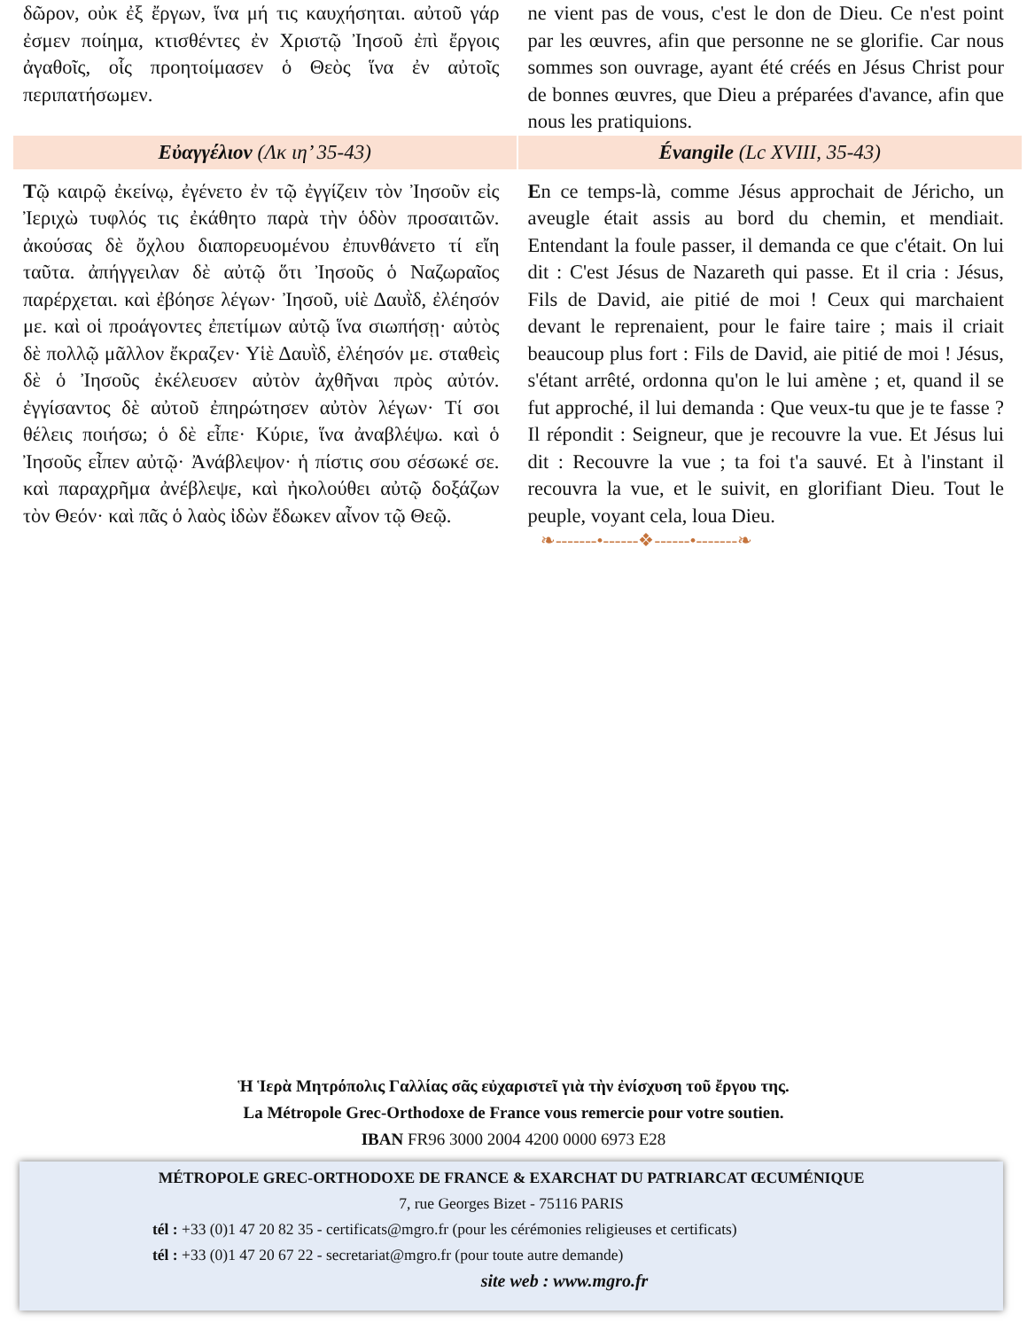| δῶρον, οὐκ ἐξ ἔργων, ἵνα μή τις καυχήσηται. αὐτοῦ γάρ ἐσμεν ποίημα, κτισθέντες ἐν Χριστῷ Ἰησοῦ ἐπὶ ἔργοις ἀγαθοῖς, οἷς προητοίμασεν ὁ Θεὸς ἵνα ἐν αὐτοῖς περιπατήσωμεν. | ne vient pas de vous, c'est le don de Dieu. Ce n'est point par les œuvres, afin que personne ne se glorifie. Car nous sommes son ouvrage, ayant été créés en Jésus Christ pour de bonnes œuvres, que Dieu a préparées d'avance, afin que nous les pratiquions. |
| Εὐαγγέλιον (Λκ ιη’ 35-43) | Évangile (Lc XVIII, 35-43) |
| Τ ῷ καιρῷ ἐκείνῳ, ἐγένετο ἐν τῷ ἐγγίζειν τὸν Ἰησοῦν εἰς Ἰεριχὼ τυφλός τις ἐκάθητο παρὰ τὴν ὁδὸν προσαιτῶν. ἀκούσας δὲ ὄχλου διαπορευομένου ἐπυνθάνετο τί εἴη ταῦτα. ἀπήγγειλαν δὲ αὐτῷ ὅτι Ἰησοῦς ὁ Ναζωραῖος παρέρχεται. καὶ ἐβόησε λέγων· Ἰησοῦ, υἱὲ Δαυῒδ, ἐλέησόν με. καὶ οἱ προάγοντες ἐπετίμων αὐτῷ ἵνα σιωπήσῃ· αὐτὸς δὲ πολλῷ μᾶλλον ἔκραζεν· Υἱὲ Δαυῒδ, ἐλέησόν με. σταθεὶς δὲ ὁ Ἰησοῦς ἐκέλευσεν αὐτὸν ἀχθῆναι πρὸς αὐτόν. ἐγγίσαντος δὲ αὐτοῦ ἐπηρώτησεν αὐτὸν λέγων· Τί σοι θέλεις ποιήσω; ὁ δὲ εἶπε· Κύριε, ἵνα ἀναβλέψω. καὶ ὁ Ἰησοῦς εἶπεν αὐτῷ· Ἀνάβλεψον· ἡ πίστις σου σέσωκέ σε. καὶ παραχρῆμα ἀνέβλεψε, καὶ ἠκολούθει αὐτῷ δοξάζων τὸν Θεόν· καὶ πᾶς ὁ λαὸς ἰδὼν ἔδωκεν αἶνον τῷ Θεῷ. | E n ce temps-là, comme Jésus approchait de Jéricho, un aveugle était assis au bord du chemin, et mendiait. Entendant la foule passer, il demanda ce que c'était. On lui dit : C'est Jésus de Nazareth qui passe. Et il cria : Jésus, Fils de David, aie pitié de moi ! Ceux qui marchaient devant le reprenaient, pour le faire taire ; mais il criait beaucoup plus fort : Fils de David, aie pitié de moi ! Jésus, s'étant arrêté, ordonna qu'on le lui amène ; et, quand il se fut approché, il lui demanda : Que veux-tu que je te fasse ? Il répondit : Seigneur, que je recouvre la vue. Et Jésus lui dit : Recouvre la vue ; ta foi t'a sauvé. Et à l'instant il recouvra la vue, et le suivit, en glorifiant Dieu. Tout le peuple, voyant cela, loua Dieu. |
❧-------•------❖------•-------❧
Ἡ Ἱερὰ Μητρόπολις Γαλλίας σᾶς εὐχαριστεῖ γιὰ τὴν ἐνίσχυση τοῦ ἔργου της.
La Métropole Grec-Orthodoxe de France vous remercie pour votre soutien.
IBAN FR96 3000 2004 4200 0000 6973 E28
MÉTROPOLE GREC-ORTHODOXE DE FRANCE & EXARCHAT DU PATRIARCAT ŒCUMÉNIQUE
7, rue Georges Bizet - 75116 PARIS
tél : +33 (0)1 47 20 82 35 - certificats@mgro.fr (pour les cérémonies religieuses et certificats)
tél : +33 (0)1 47 20 67 22 - secretariat@mgro.fr (pour toute autre demande)
site web : www.mgro.fr